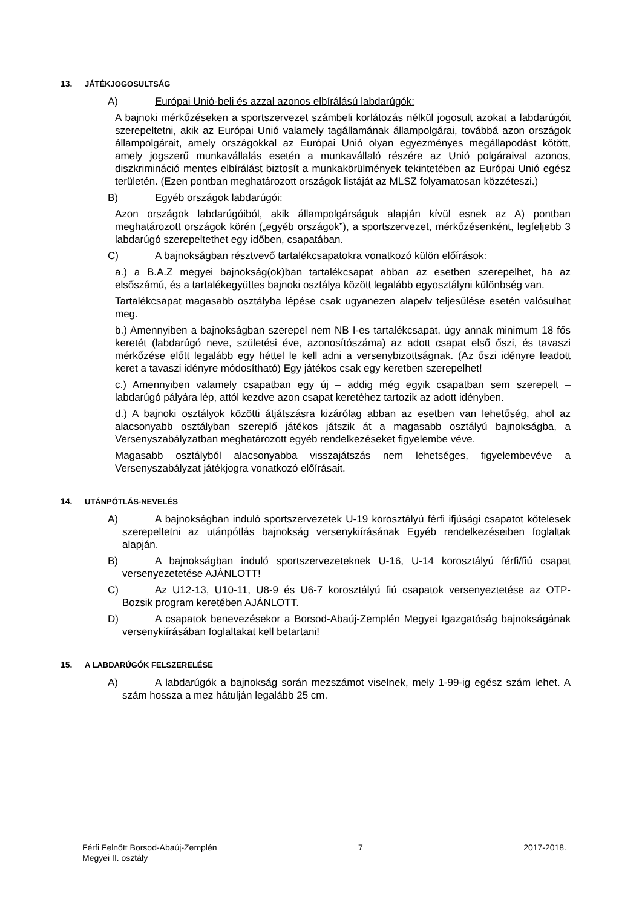13. JÁTÉKJOGOSULTSÁG
A) Európai Unió-beli és azzal azonos elbírálású labdarúgók:
A bajnoki mérkőzéseken a sportszervezet számbeli korlátozás nélkül jogosult azokat a labdarúgóit szerepeltetni, akik az Európai Unió valamely tagállamának állampolgárai, továbbá azon országok állampolgárait, amely országokkal az Európai Unió olyan egyezményes megállapodást kötött, amely jogszerű munkavállalás esetén a munkavállaló részére az Unió polgáraival azonos, diszkrimináció mentes elbírálást biztosít a munkakörülmények tekintetében az Európai Unió egész területén. (Ezen pontban meghatározott országok listáját az MLSZ folyamatosan közzéteszi.)
B) Egyéb országok labdarúgói:
Azon országok labdarúgóiból, akik állampolgárságuk alapján kívül esnek az A) pontban meghatározott országok körén („egyéb országok”), a sportszervezet, mérkőzésenként, legfeljebb 3 labdarúgó szerepeltethet egy időben, csapatában.
C) A bajnokságban résztvevő tartalékcsapatokra vonatkozó külön előírások:
a.) a B.A.Z megyei bajnokság(ok)ban tartalékcsapat abban az esetben szerepelhet, ha az elsőszámú, és a tartalékegyüttes bajnoki osztálya között legalább egyosztályni különbség van.
Tartalékcsapat magasabb osztályba lépése csak ugyanezen alapelv teljesülése esetén valósulhat meg.
b.) Amennyiben a bajnokságban szerepel nem NB I-es tartalékcsapat, úgy annak minimum 18 fős keretét (labdarúgó neve, születési éve, azonosítószáma) az adott csapat első őszi, és tavaszi mérkőzése előtt legalább egy héttel le kell adni a versenybizottságnak. (Az őszi idényre leadott keret a tavaszi idényre módosítható) Egy játékos csak egy keretben szerepelhet!
c.) Amennyiben valamely csapatban egy új – addig még egyik csapatban sem szerepelt – labdarúgó pályára lép, attól kezdve azon csapat keretéhez tartozik az adott idényben.
d.) A bajnoki osztályok közötti átjátszásra kizárólag abban az esetben van lehetőség, ahol az alacsonyabb osztályban szereplő játékos játszik át a magasabb osztályú bajnokságba, a Versenyszabályzatban meghatározott egyéb rendelkezéseket figyelembe véve.
Magasabb osztályból alacsonyabba visszajátszás nem lehetséges, figyelembevéve a Versenyszabályzat játékjogra vonatkozó előírásait.
14. UTÁNPÓTLÁS-NEVELÉS
A) A bajnokságban induló sportszervezetek U-19 korosztályú férfi ifjúsági csapatot kötelesek szerepeltetni az utánpótlás bajnokság versenykiírásának Egyéb rendelkezéseiben foglaltak alapján.
B) A bajnokságban induló sportszervezeteknek U-16, U-14 korosztályú férfi/fiú csapat versenyezetetése AJÁNLOTT!
C) Az U12-13, U10-11, U8-9 és U6-7 korosztályú fiú csapatok versenyeztetése az OTP-Bozsik program keretében AJÁNLOTT.
D) A csapatok benevezésekor a Borsod-Abaúj-Zemplén Megyei Igazgatóság bajnokságának versenykiírásában foglaltakat kell betartani!
15. A LABDARÚGÓK FELSZERELÉSE
A) A labdarúgók a bajnokság során mezszámot viselnek, mely 1-99-ig egész szám lehet. A szám hossza a mez hátulján legalább 25 cm.
Férfi Felnőtt Borsod-Abaúj-Zemplén Megyei II. osztály
7 2017-2018.